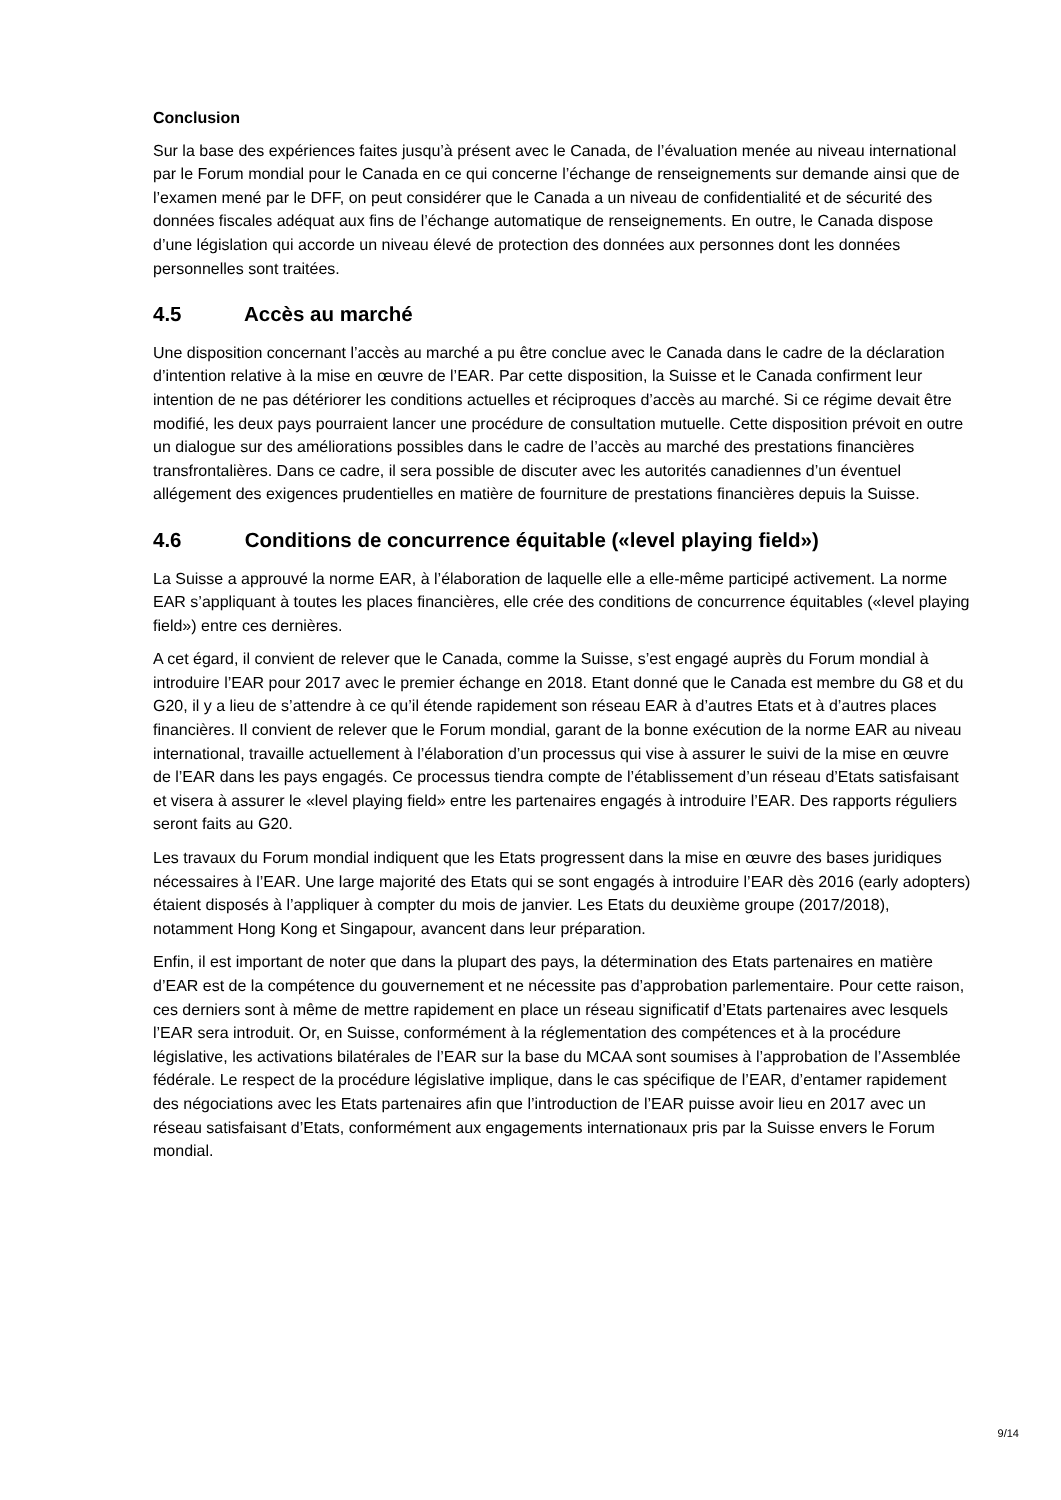Conclusion
Sur la base des expériences faites jusqu’à présent avec le Canada, de l’évaluation menée au niveau international par le Forum mondial pour le Canada en ce qui concerne l’échange de renseignements sur demande ainsi que de l’examen mené par le DFF, on peut considérer que le Canada a un niveau de confidentialité et de sécurité des données fiscales adéquat aux fins de l’échange automatique de renseignements. En outre, le Canada dispose d’une législation qui accorde un niveau élevé de protection des données aux personnes dont les données personnelles sont traitées.
4.5 Accès au marché
Une disposition concernant l’accès au marché a pu être conclue avec le Canada dans le cadre de la déclaration d’intention relative à la mise en œuvre de l’EAR. Par cette disposition, la Suisse et le Canada confirment leur intention de ne pas détériorer les conditions actuelles et réciproques d’accès au marché. Si ce régime devait être modifié, les deux pays pourraient lancer une procédure de consultation mutuelle. Cette disposition prévoit en outre un dialogue sur des améliorations possibles dans le cadre de l’accès au marché des prestations financières transfrontalières. Dans ce cadre, il sera possible de discuter avec les autorités canadiennes d’un éventuel allégement des exigences prudentielles en matière de fourniture de prestations financières depuis la Suisse.
4.6 Conditions de concurrence équitable («level playing field»)
La Suisse a approuvé la norme EAR, à l’élaboration de laquelle elle a elle-même participé activement. La norme EAR s’appliquant à toutes les places financières, elle crée des conditions de concurrence équitables («level playing field») entre ces dernières.
A cet égard, il convient de relever que le Canada, comme la Suisse, s’est engagé auprès du Forum mondial à introduire l’EAR pour 2017 avec le premier échange en 2018. Etant donné que le Canada est membre du G8 et du G20, il y a lieu de s’attendre à ce qu’il étende rapidement son réseau EAR à d’autres Etats et à d’autres places financières. Il convient de relever que le Forum mondial, garant de la bonne exécution de la norme EAR au niveau international, travaille actuellement à l’élaboration d’un processus qui vise à assurer le suivi de la mise en œuvre de l’EAR dans les pays engagés. Ce processus tiendra compte de l’établissement d’un réseau d’Etats satisfaisant et visera à assurer le «level playing field» entre les partenaires engagés à introduire l’EAR. Des rapports réguliers seront faits au G20.
Les travaux du Forum mondial indiquent que les Etats progressent dans la mise en œuvre des bases juridiques nécessaires à l’EAR. Une large majorité des Etats qui se sont engagés à introduire l’EAR dès 2016 (early adopters) étaient disposés à l’appliquer à compter du mois de janvier. Les Etats du deuxième groupe (2017/2018), notamment Hong Kong et Singapour, avancent dans leur préparation.
Enfin, il est important de noter que dans la plupart des pays, la détermination des Etats partenaires en matière d’EAR est de la compétence du gouvernement et ne nécessite pas d’approbation parlementaire. Pour cette raison, ces derniers sont à même de mettre rapidement en place un réseau significatif d’Etats partenaires avec lesquels l’EAR sera introduit. Or, en Suisse, conformément à la réglementation des compétences et à la procédure législative, les activations bilatérales de l’EAR sur la base du MCAA sont soumises à l’approbation de l’Assemblée fédérale. Le respect de la procédure législative implique, dans le cas spécifique de l’EAR, d’entamer rapidement des négociations avec les Etats partenaires afin que l’introduction de l’EAR puisse avoir lieu en 2017 avec un réseau satisfaisant d’Etats, conformément aux engagements internationaux pris par la Suisse envers le Forum mondial.
9/14